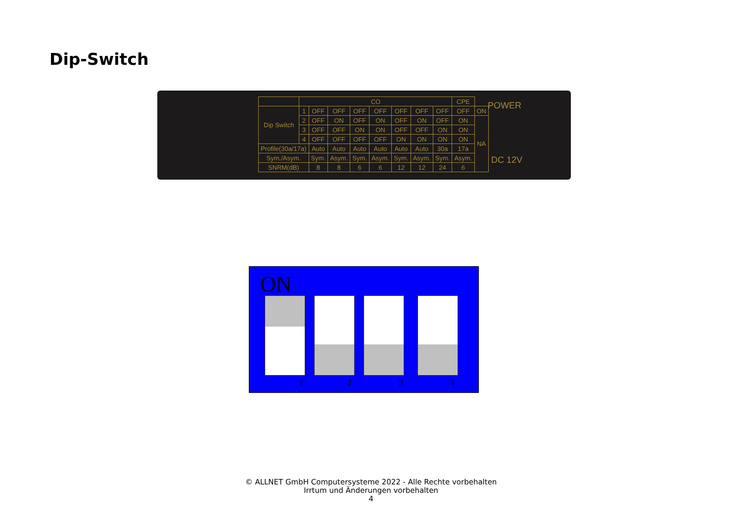Dip-Switch
| | CO | | | | | | | | CPE | |
| Dip Switch | 1 | OFF | OFF | OFF | OFF | OFF | OFF | OFF | OFF | ON |
| | 2 | OFF | ON | OFF | ON | OFF | ON | OFF | ON | NA |
| | 3 | OFF | OFF | ON | ON | OFF | OFF | ON | ON | |
| | 4 | OFF | OFF | OFF | OFF | ON | ON | ON | ON | |
| Profile(30a/17a) | | Auto | Auto | Auto | Auto | Auto | Auto | 30a | 17a | |
| Sym./Asym. | | Sym. | Asym. | Sym. | Asym. | Sym. | Asym. | Sym. | Asym. | |
| SNRM(dB) | | 8 | 8 | 6 | 6 | 12 | 12 | 24 | 6 | |
POWER
DC 12V
ON
1 2 3 4
© ALLNET GmbH Computersysteme 2022 - Alle Rechte vorbehalten
Irrtum und Änderungen vorbehalten
4